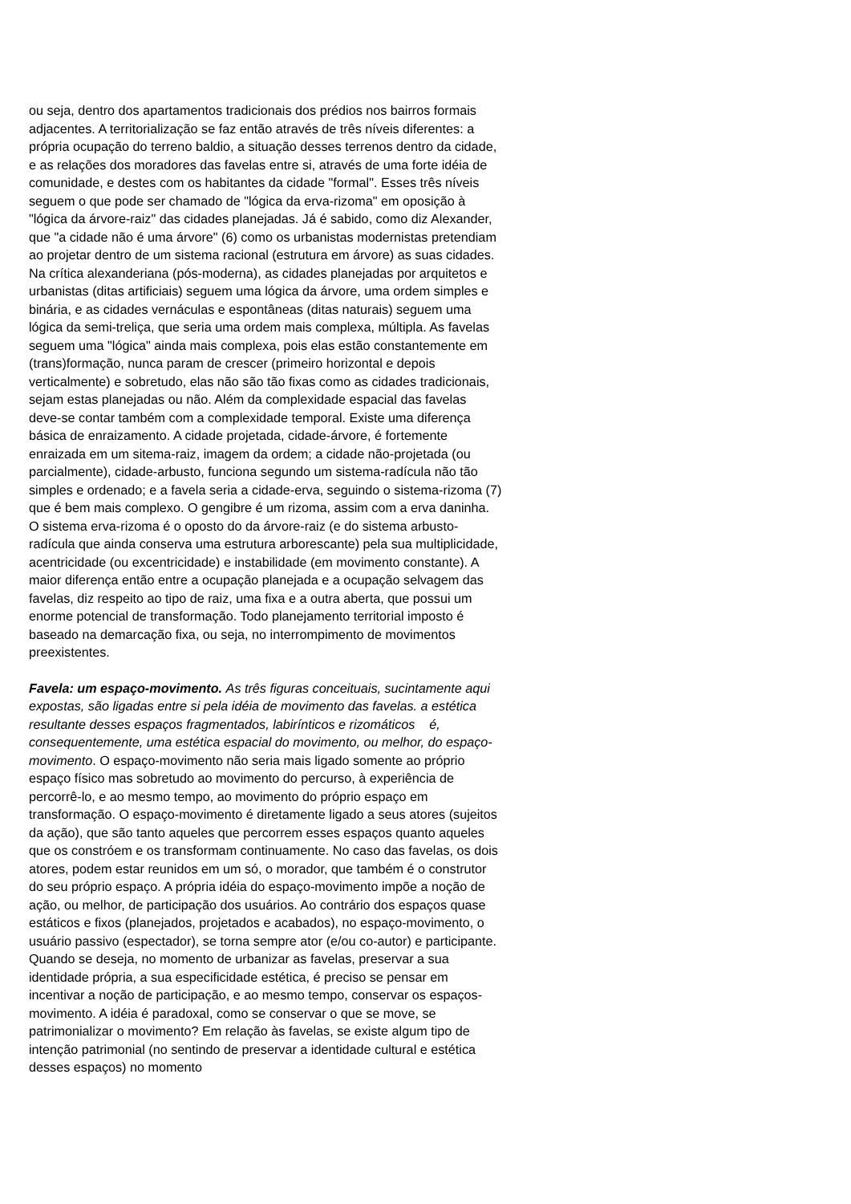ou seja, dentro dos apartamentos tradicionais dos prédios nos bairros formais adjacentes. A territorialização se faz então através de três níveis diferentes: a própria ocupação do terreno baldio, a situação desses terrenos dentro da cidade, e as relações dos moradores das favelas entre si, através de uma forte idéia de comunidade, e destes com os habitantes da cidade "formal". Esses três níveis seguem o que pode ser chamado de "lógica da erva-rizoma" em oposição à "lógica da árvore-raiz" das cidades planejadas. Já é sabido, como diz Alexander, que "a cidade não é uma árvore" (6) como os urbanistas modernistas pretendiam ao projetar dentro de um sistema racional (estrutura em árvore) as suas cidades. Na crítica alexanderiana (pós-moderna), as cidades planejadas por arquitetos e urbanistas (ditas artificiais) seguem uma lógica da árvore, uma ordem simples e binária, e as cidades vernáculas e espontâneas (ditas naturais) seguem uma lógica da semi-treliça, que seria uma ordem mais complexa, múltipla. As favelas seguem uma "lógica" ainda mais complexa, pois elas estão constantemente em (trans)formação, nunca param de crescer (primeiro horizontal e depois verticalmente) e sobretudo, elas não são tão fixas como as cidades tradicionais, sejam estas planejadas ou não. Além da complexidade espacial das favelas deve-se contar também com a complexidade temporal. Existe uma diferença básica de enraizamento. A cidade projetada, cidade-árvore, é fortemente enraizada em um sitema-raiz, imagem da ordem; a cidade não-projetada (ou parcialmente), cidade-arbusto, funciona segundo um sistema-radícula não tão simples e ordenado; e a favela seria a cidade-erva, seguindo o sistema-rizoma (7) que é bem mais complexo. O gengibre é um rizoma, assim com a erva daninha. O sistema erva-rizoma é o oposto do da árvore-raiz (e do sistema arbusto-radícula que ainda conserva uma estrutura arborescante) pela sua multiplicidade, acentricidade (ou excentricidade) e instabilidade (em movimento constante). A maior diferença então entre a ocupação planejada e a ocupação selvagem das favelas, diz respeito ao tipo de raiz, uma fixa e a outra aberta, que possui um enorme potencial de transformação. Todo planejamento territorial imposto é baseado na demarcação fixa, ou seja, no interrompimento de movimentos preexistentes.
Favela: um espaço-movimento. As três figuras conceituais, sucintamente aqui expostas, são ligadas entre si pela idéia de movimento das favelas. a estética resultante desses espaços fragmentados, labirínticos e rizomáticos é, consequentemente, uma estética espacial do movimento, ou melhor, do espaço-movimento. O espaço-movimento não seria mais ligado somente ao próprio espaço físico mas sobretudo ao movimento do percurso, à experiência de percorrê-lo, e ao mesmo tempo, ao movimento do próprio espaço em transformação. O espaço-movimento é diretamente ligado a seus atores (sujeitos da ação), que são tanto aqueles que percorrem esses espaços quanto aqueles que os constróem e os transformam continuamente. No caso das favelas, os dois atores, podem estar reunidos em um só, o morador, que também é o construtor do seu próprio espaço. A própria idéia do espaço-movimento impõe a noção de ação, ou melhor, de participação dos usuários. Ao contrário dos espaços quase estáticos e fixos (planejados, projetados e acabados), no espaço-movimento, o usuário passivo (espectador), se torna sempre ator (e/ou co-autor) e participante. Quando se deseja, no momento de urbanizar as favelas, preservar a sua identidade própria, a sua especificidade estética, é preciso se pensar em incentivar a noção de participação, e ao mesmo tempo, conservar os espaços-movimento. A idéia é paradoxal, como se conservar o que se move, se patrimonializar o movimento? Em relação às favelas, se existe algum tipo de intenção patrimonial (no sentindo de preservar a identidade cultural e estética desses espaços) no momento